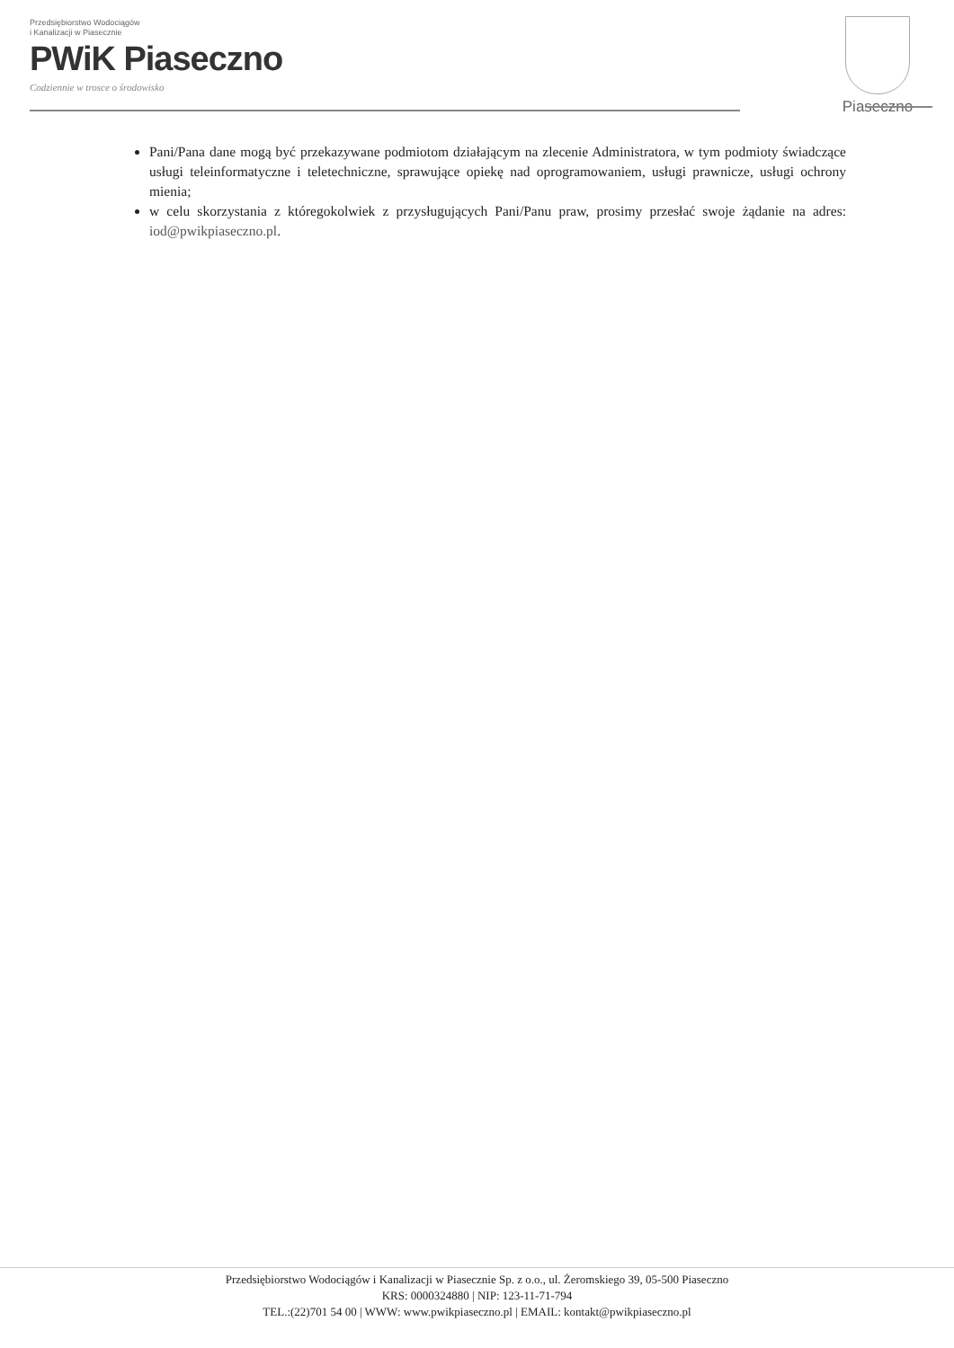Przedsiębiorstwo Wodociągów
i Kanalizacji w Piasecznie
PWiK Piaseczno
Codziennie w trosce o środowisko
Piaseczno
Pani/Pana dane mogą być przekazywane podmiotom działającym na zlecenie Administratora, w tym podmioty świadczące usługi teleinformatyczne i teletechniczne, sprawujące opiekę nad oprogramowaniem, usługi prawnicze, usługi ochrony mienia;
w celu skorzystania z któregokolwiek z przysługujących Pani/Panu praw, prosimy przesłać swoje żądanie na adres: iod@pwikpiaseczno.pl.
Przedsiębiorstwo Wodociągów i Kanalizacji w Piasecznie Sp. z o.o., ul. Żeromskiego 39, 05-500 Piaseczno
KRS: 0000324880 | NIP: 123-11-71-794
TEL.:(22)701 54 00 | WWW: www.pwikpiaseczno.pl | EMAIL: kontakt@pwikpiaseczno.pl